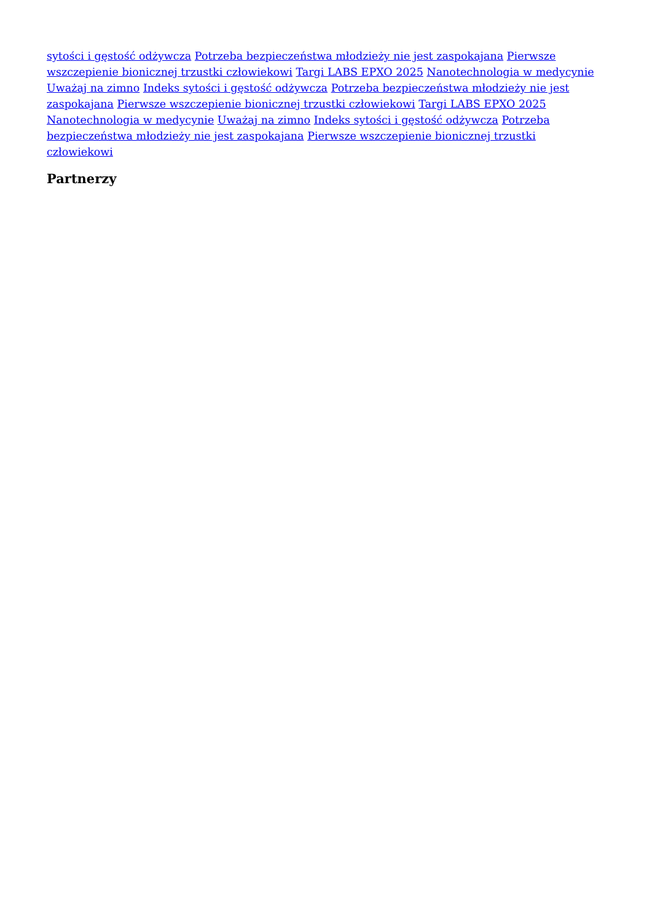sytości i gęstość odżywcza Potrzeba bezpieczeństwa młodzieży nie jest zaspokajana Pierwsze wszczepienie bionicznej trzustki człowiekowi Targi LABS EPXO 2025 Nanotechnologia w medycynie Uważaj na zimno Indeks sytości i gęstość odżywcza Potrzeba bezpieczeństwa młodzieży nie jest zaspokajana Pierwsze wszczepienie bionicznej trzustki człowiekowi Targi LABS EPXO 2025 Nanotechnologia w medycynie Uważaj na zimno Indeks sytości i gęstość odżywcza Potrzeba bezpieczeństwa młodzieży nie jest zaspokajana Pierwsze wszczepienie bionicznej trzustki człowiekowi
Partnerzy